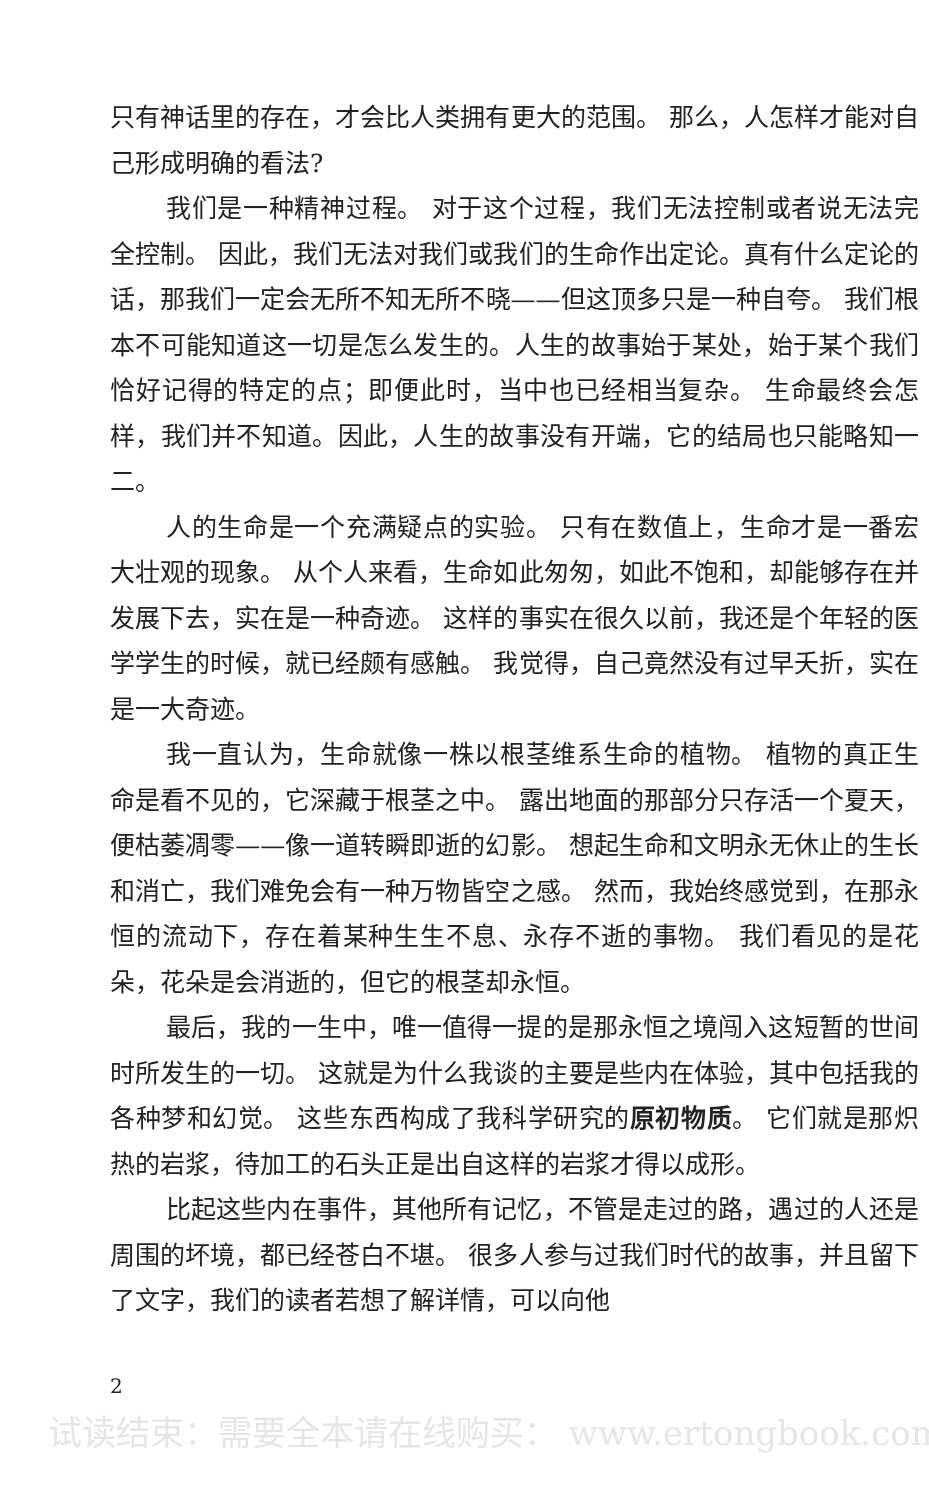只有神话里的存在，才会比人类拥有更大的范围。 那么，人怎样才能对自己形成明确的看法?
我们是一种精神过程。 对于这个过程，我们无法控制或者说无法完全控制。 因此，我们无法对我们或我们的生命作出定论。真有什么定论的话，那我们一定会无所不知无所不晓——但这顶多只是一种自夸。 我们根本不可能知道这一切是怎么发生的。人生的故事始于某处，始于某个我们恰好记得的特定的点；即便此时，当中也已经相当复杂。 生命最终会怎样，我们并不知道。因此，人生的故事没有开端，它的结局也只能略知一二。
人的生命是一个充满疑点的实验。 只有在数值上，生命才是一番宏大壮观的现象。 从个人来看，生命如此匆匆，如此不饱和，却能够存在并发展下去，实在是一种奇迹。 这样的事实在很久以前，我还是个年轻的医学学生的时候，就已经颇有感触。 我觉得，自己竟然没有过早夭折，实在是一大奇迹。
我一直认为，生命就像一株以根茎维系生命的植物。 植物的真正生命是看不见的，它深藏于根茎之中。 露出地面的那部分只存活一个夏天，便枯萎凋零——像一道转瞬即逝的幻影。 想起生命和文明永无休止的生长和消亡，我们难免会有一种万物皆空之感。 然而，我始终感觉到，在那永恒的流动下，存在着某种生生不息、永存不逝的事物。 我们看见的是花朵，花朵是会消逝的，但它的根茎却永恒。
最后，我的一生中，唯一值得一提的是那永恒之境闯入这短暂的世间时所发生的一切。 这就是为什么我谈的主要是些内在体验，其中包括我的各种梦和幻觉。 这些东西构成了我科学研究的原初物质。 它们就是那炽热的岩浆，待加工的石头正是出自这样的岩浆才得以成形。
比起这些内在事件，其他所有记忆，不管是走过的路，遇过的人还是周围的坏境，都已经苍白不堪。 很多人参与过我们时代的故事，并且留下了文字，我们的读者若想了解详情，可以向他
2
试读结束：需要全本请在线购买： www.ertongbook.com